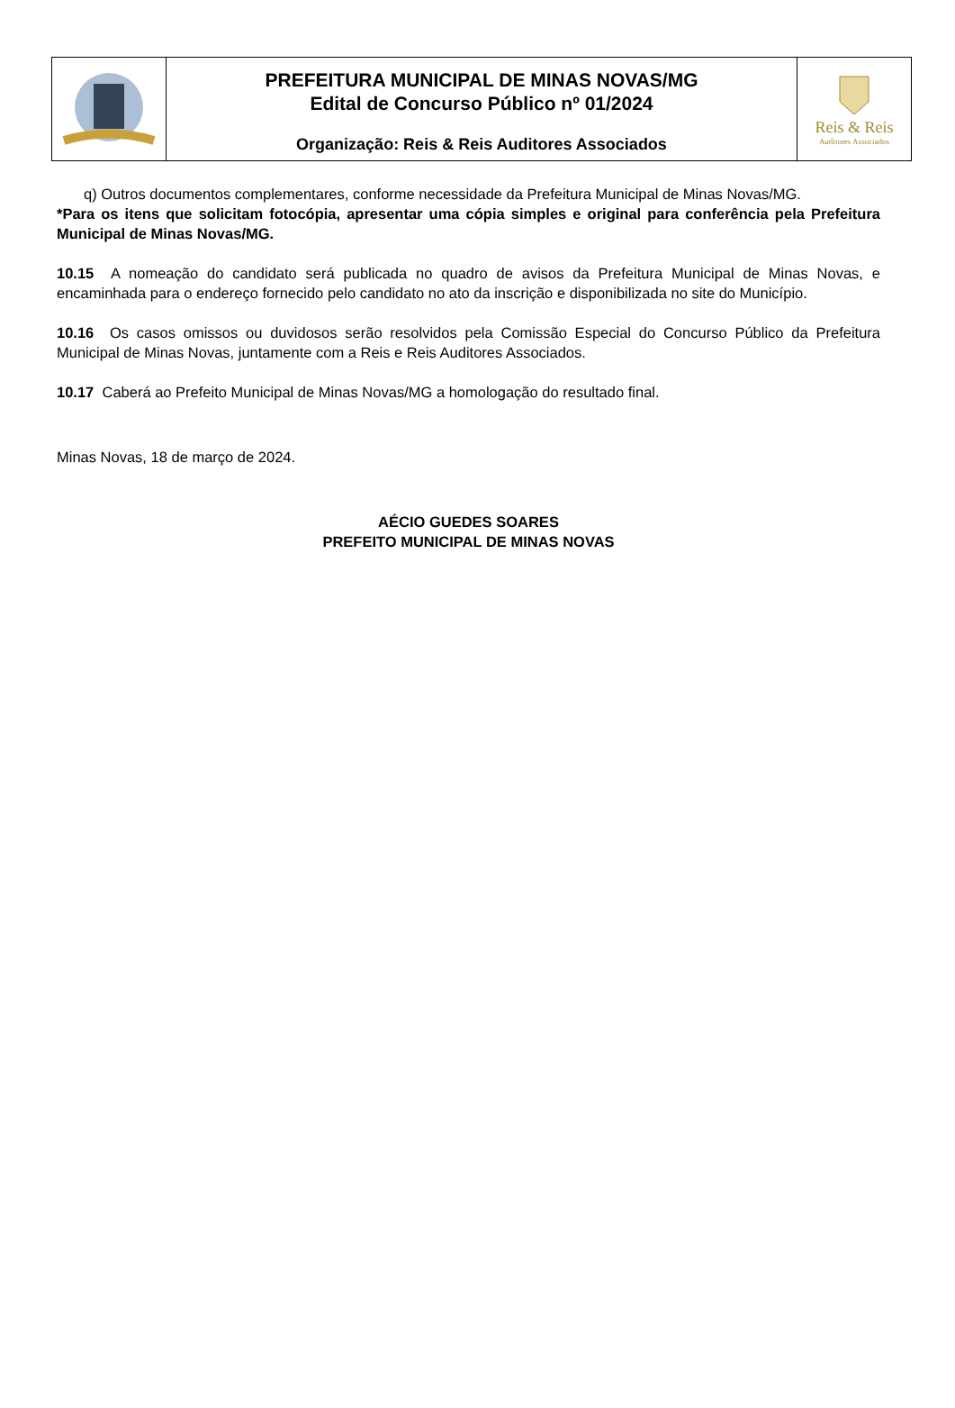PREFEITURA MUNICIPAL DE MINAS NOVAS/MG
Edital de Concurso Público nº 01/2024
Organização: Reis & Reis Auditores Associados
Reis & Reis
Auditores Associados
q) Outros documentos complementares, conforme necessidade da Prefeitura Municipal de Minas Novas/MG.
*Para os itens que solicitam fotocópia, apresentar uma cópia simples e original para conferência pela Prefeitura Municipal de Minas Novas/MG.
10.15 A nomeação do candidato será publicada no quadro de avisos da Prefeitura Municipal de Minas Novas, e encaminhada para o endereço fornecido pelo candidato no ato da inscrição e disponibilizada no site do Município.
10.16 Os casos omissos ou duvidosos serão resolvidos pela Comissão Especial do Concurso Público da Prefeitura Municipal de Minas Novas, juntamente com a Reis e Reis Auditores Associados.
10.17 Caberá ao Prefeito Municipal de Minas Novas/MG a homologação do resultado final.
Minas Novas, 18 de março de 2024.
AÉCIO GUEDES SOARES
PREFEITO MUNICIPAL DE MINAS NOVAS